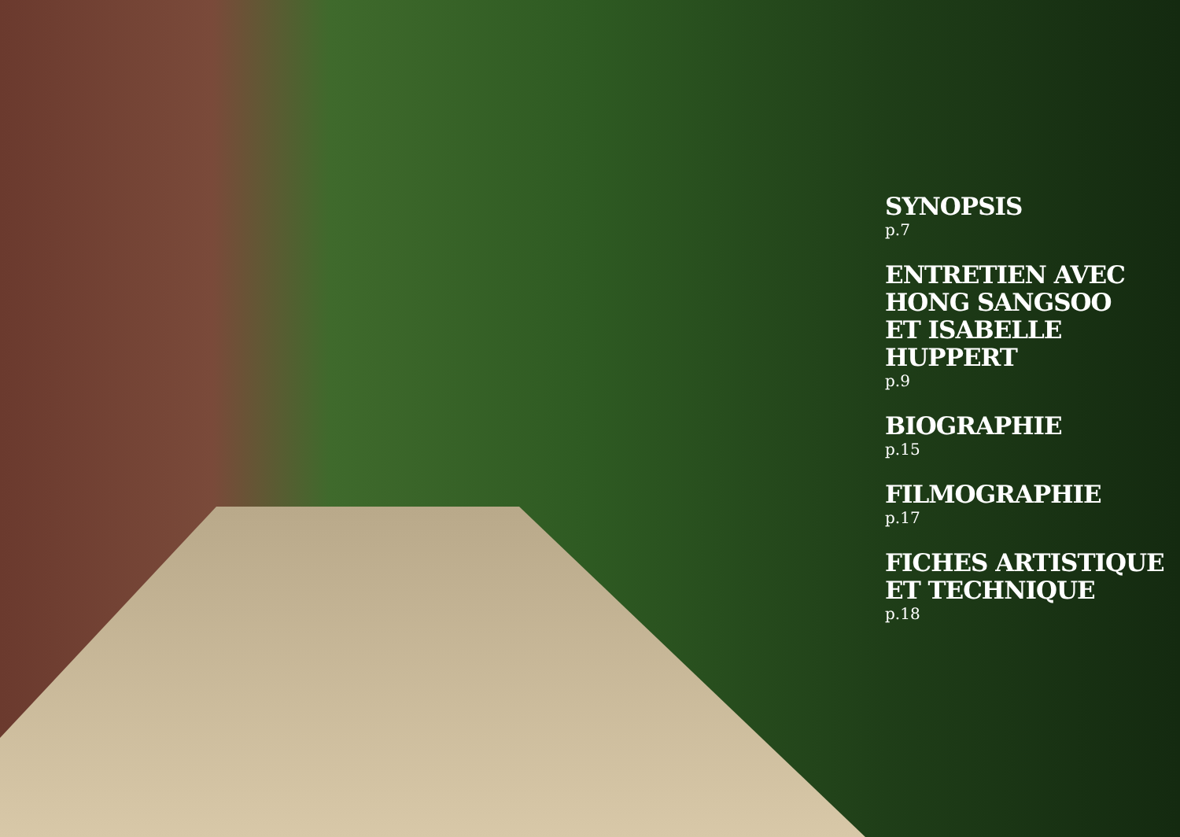SYNOPSIS
p.7
ENTRETIEN AVEC
HONG SANGSOO
ET ISABELLE
HUPPERT
p.9
BIOGRAPHIE
p.15
FILMOGRAPHIE
p.17
FICHES ARTISTIQUE
ET TECHNIQUE
p.18